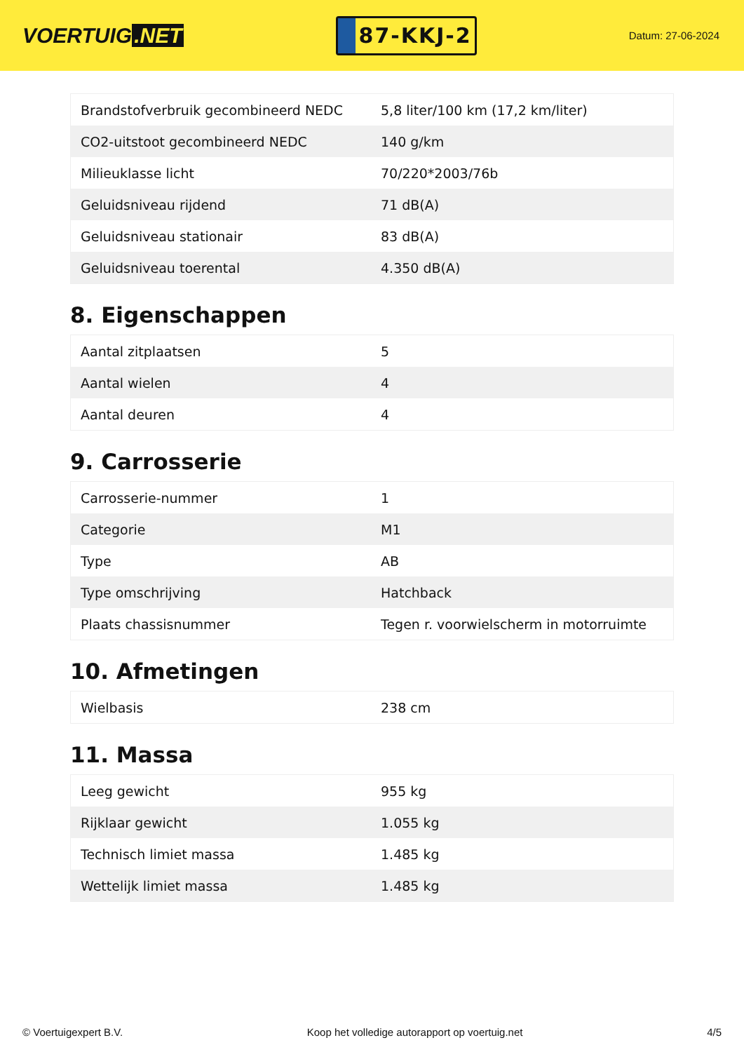VOERTUIG.NET
87-KKJ-2
Datum: 27-06-2024
| Brandstofverbruik gecombineerd NEDC | 5,8 liter/100 km (17,2 km/liter) |
| CO2-uitstoot gecombineerd NEDC | 140 g/km |
| Milieuklasse licht | 70/220*2003/76b |
| Geluidsniveau rijdend | 71 dB(A) |
| Geluidsniveau stationair | 83 dB(A) |
| Geluidsniveau toerental | 4.350 dB(A) |
8. Eigenschappen
| Aantal zitplaatsen | 5 |
| Aantal wielen | 4 |
| Aantal deuren | 4 |
9. Carrosserie
| Carrosserie-nummer | 1 |
| Categorie | M1 |
| Type | AB |
| Type omschrijving | Hatchback |
| Plaats chassisnummer | Tegen r. voorwielscherm in motorruimte |
10. Afmetingen
| Wielbasis | 238 cm |
11. Massa
| Leeg gewicht | 955 kg |
| Rijklaar gewicht | 1.055 kg |
| Technisch limiet massa | 1.485 kg |
| Wettelijk limiet massa | 1.485 kg |
© Voertuigexpert B.V. Koop het volledige autorapport op voertuig.net 4/5